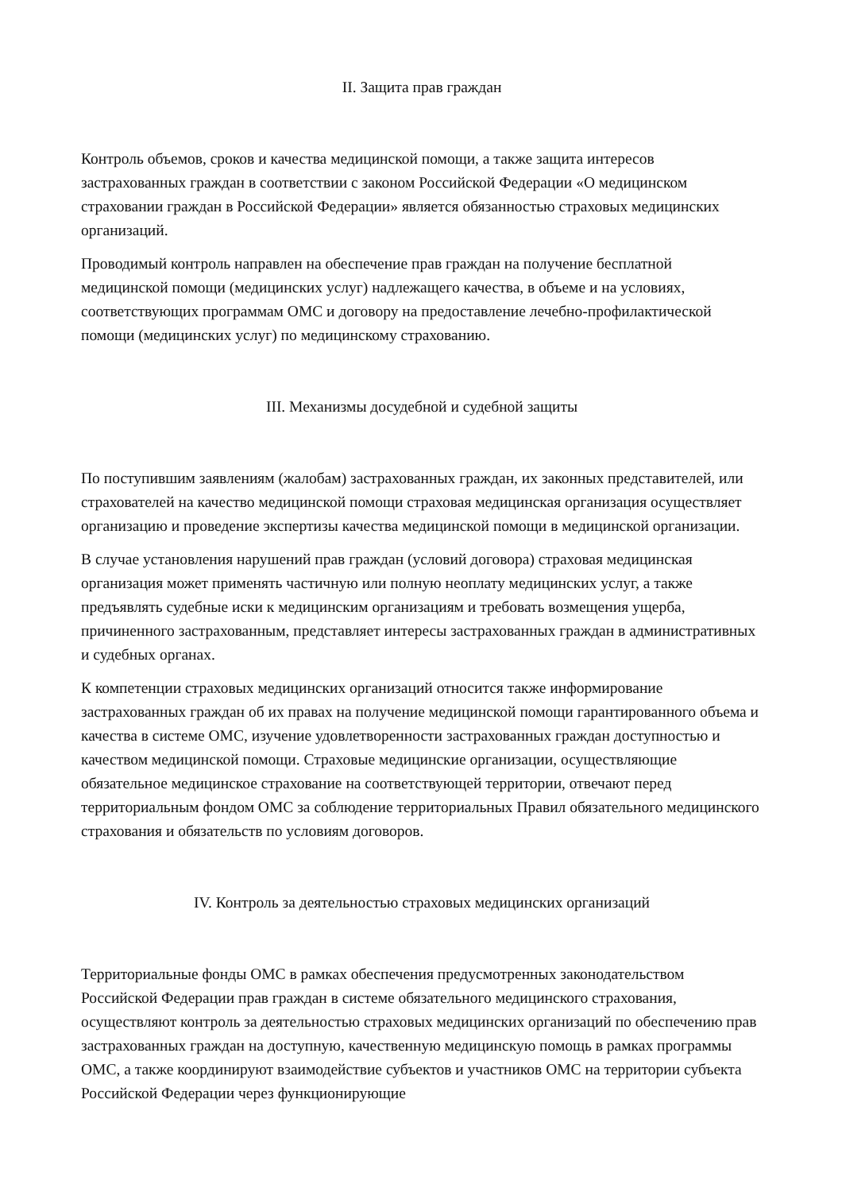II. Защита прав граждан
Контроль объемов, сроков и качества медицинской помощи, а также защита интересов застрахованных граждан в соответствии с законом Российской Федерации «О медицинском страховании граждан в Российской Федерации» является обязанностью страховых медицинских организаций.
Проводимый контроль направлен на обеспечение прав граждан на получение бесплатной медицинской помощи (медицинских услуг) надлежащего качества, в объеме и на условиях, соответствующих программам ОМС и договору на предоставление лечебно-профилактической помощи (медицинских услуг) по медицинскому страхованию.
III. Механизмы досудебной и судебной защиты
По поступившим заявлениям (жалобам) застрахованных граждан, их законных представителей, или страхователей на качество медицинской помощи страховая медицинская организация осуществляет организацию и проведение экспертизы качества медицинской помощи в медицинской организации.
В случае установления нарушений прав граждан (условий договора) страховая медицинская организация может применять частичную или полную неоплату медицинских услуг, а также предъявлять судебные иски к медицинским организациям и требовать возмещения ущерба, причиненного застрахованным, представляет интересы застрахованных граждан в административных и судебных органах.
К компетенции страховых медицинских организаций относится также информирование застрахованных граждан об их правах на получение медицинской помощи гарантированного объема и качества в системе ОМС, изучение удовлетворенности застрахованных граждан доступностью и качеством медицинской помощи. Страховые медицинские организации, осуществляющие обязательное медицинское страхование на соответствующей территории, отвечают перед территориальным фондом ОМС за соблюдение территориальных Правил обязательного медицинского страхования и обязательств по условиям договоров.
IV. Контроль за деятельностью страховых медицинских организаций
Территориальные фонды ОМС в рамках обеспечения предусмотренных законодательством Российской Федерации прав граждан в системе обязательного медицинского страхования, осуществляют контроль за деятельностью страховых медицинских организаций по обеспечению прав застрахованных граждан на доступную, качественную медицинскую помощь в рамках программы ОМС, а также координируют взаимодействие субъектов и участников ОМС на территории субъекта Российской Федерации через функционирующие